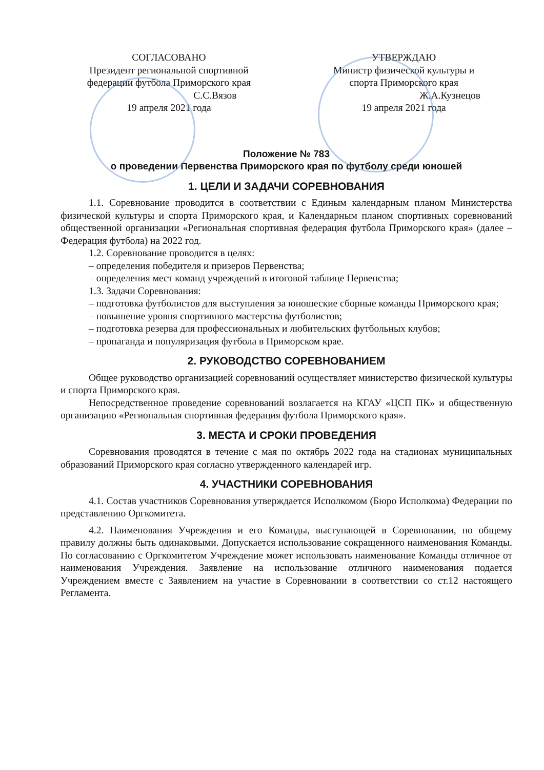СОГЛАСОВАНО
Президент региональной спортивной
федерации футбола Приморского края
С.С.Вязов
19 апреля 2021 года
УТВЕРЖДАЮ
Министр физической культуры и
спорта Приморского края
Ж.А.Кузнецов
19 апреля 2021 года
Положение № 783
о проведении Первенства Приморского края по футболу среди юношей
1. ЦЕЛИ И ЗАДАЧИ СОРЕВНОВАНИЯ
1.1. Соревнование проводится в соответствии с Единым календарным планом Министерства физической культуры и спорта Приморского края, и Календарным планом спортивных соревнований общественной организации «Региональная спортивная федерация футбола Приморского края» (далее – Федерация футбола) на 2022 год.
1.2. Соревнование проводится в целях:
– определения победителя и призеров Первенства;
– определения мест команд учреждений в итоговой таблице Первенства;
1.3. Задачи Соревнования:
– подготовка футболистов для выступления за юношеские сборные команды Приморского края;
– повышение уровня спортивного мастерства футболистов;
– подготовка резерва для профессиональных и любительских футбольных клубов;
– пропаганда и популяризация футбола в Приморском крае.
2. РУКОВОДСТВО СОРЕВНОВАНИЕМ
Общее руководство организацией соревнований осуществляет министерство физической культуры и спорта Приморского края.
Непосредственное проведение соревнований возлагается на КГАУ «ЦСП ПК» и общественную организацию «Региональная спортивная федерация футбола Приморского края».
3. МЕСТА И СРОКИ ПРОВЕДЕНИЯ
Соревнования проводятся в течение с мая по октябрь 2022 года на стадионах муниципальных образований Приморского края согласно утвержденного календарей игр.
4. УЧАСТНИКИ СОРЕВНОВАНИЯ
4.1. Состав участников Соревнования утверждается Исполкомом (Бюро Исполкома) Федерации по представлению Оргкомитета.
4.2. Наименования Учреждения и его Команды, выступающей в Соревновании, по общему правилу должны быть одинаковыми. Допускается использование сокращенного наименования Команды. По согласованию с Оргкомитетом Учреждение может использовать наименование Команды отличное от наименования Учреждения. Заявление на использование отличного наименования подается Учреждением вместе с Заявлением на участие в Соревновании в соответствии со ст.12 настоящего Регламента.